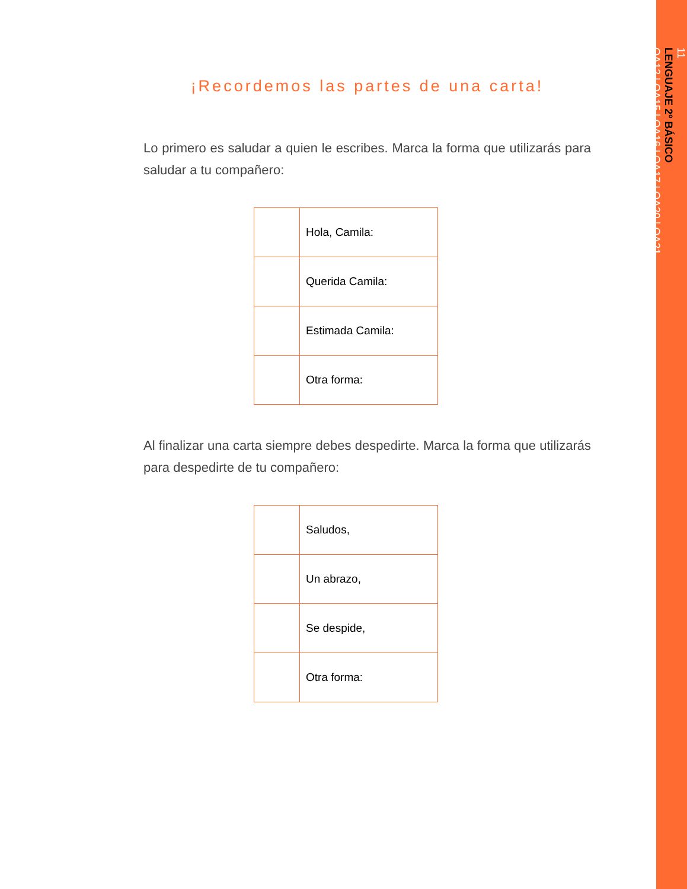11
LENGUAJE 2º BÁSICO
OA12 | OA15 | OA16 | OA17 | OA20 | OA21
¡Recordemos las partes de una carta!
Lo primero es saludar a quien le escribes. Marca la forma que utilizarás para saludar a tu compañero:
| | Hola, Camila: |
| | Querida Camila: |
| | Estimada Camila: |
| | Otra forma: |
Al finalizar una carta siempre debes despedirte. Marca la forma que utilizarás para despedirte de tu compañero:
| | Saludos, |
| | Un abrazo, |
| | Se despide, |
| | Otra forma: |